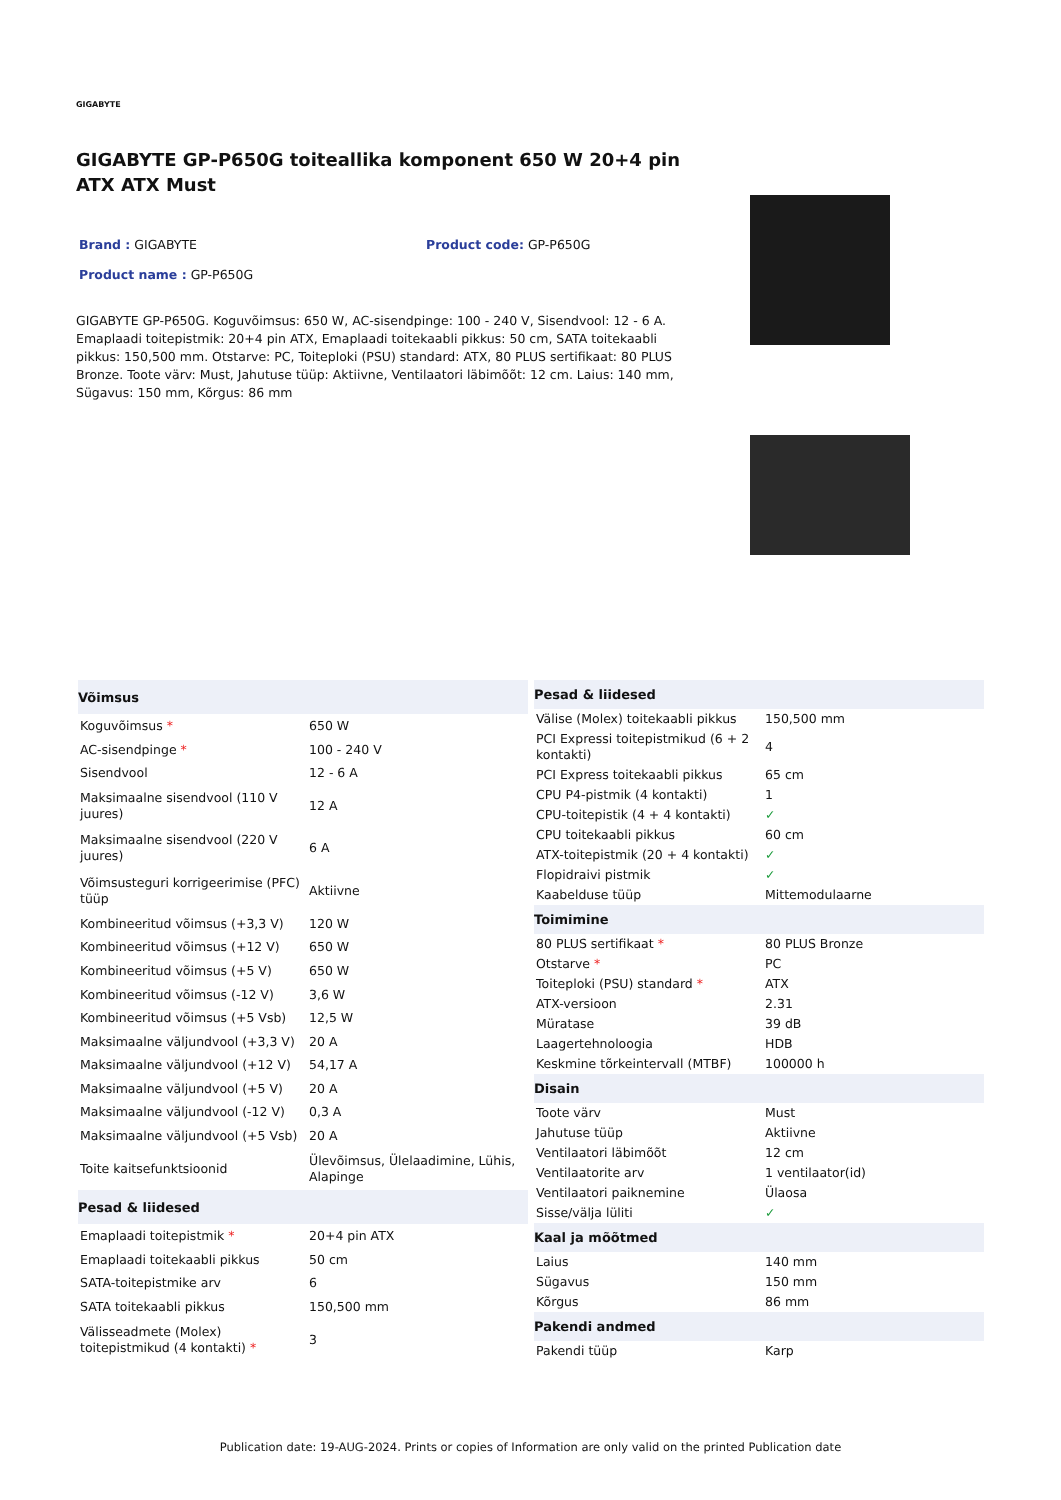GIGABYTE
GIGABYTE GP-P650G toiteallika komponent 650 W 20+4 pin ATX ATX Must
Brand : GIGABYTE Product code: GP-P650G
Product name : GP-P650G
GIGABYTE GP-P650G. Koguvõimsus: 650 W, AC-sisendpinge: 100 - 240 V, Sisendvool: 12 - 6 A. Emaplaadi toitepistmik: 20+4 pin ATX, Emaplaadi toitekaabli pikkus: 50 cm, SATA toitekaabli pikkus: 150,500 mm. Otstarve: PC, Toiteploki (PSU) standard: ATX, 80 PLUS sertifikaat: 80 PLUS Bronze. Toote värv: Must, Jahutuse tüüp: Aktiivne, Ventilaatori läbimõõt: 12 cm. Laius: 140 mm, Sügavus: 150 mm, Kõrgus: 86 mm
| Võimsus | |
| --- | --- |
| Koguvõimsus * | 650 W |
| AC-sisendpinge * | 100 - 240 V |
| Sisendvool | 12 - 6 A |
| Maksimaalne sisendvool (110 V juures) | 12 A |
| Maksimaalne sisendvool (220 V juures) | 6 A |
| Võimsusteguri korrigeerimise (PFC) tüüp | Aktiivne |
| Kombineeritud võimsus (+3,3 V) | 120 W |
| Kombineeritud võimsus (+12 V) | 650 W |
| Kombineeritud võimsus (+5 V) | 650 W |
| Kombineeritud võimsus (-12 V) | 3,6 W |
| Kombineeritud võimsus (+5 Vsb) | 12,5 W |
| Maksimaalne väljundvool (+3,3 V) | 20 A |
| Maksimaalne väljundvool (+12 V) | 54,17 A |
| Maksimaalne väljundvool (+5 V) | 20 A |
| Maksimaalne väljundvool (-12 V) | 0,3 A |
| Maksimaalne väljundvool (+5 Vsb) | 20 A |
| Toite kaitsefunktsioonid | Ülevõimsus, Ülelaadimine, Lühis, Alapinge |
| Pesad & liidesed | |
| Emaplaadi toitepistmik * | 20+4 pin ATX |
| Emaplaadi toitekaabli pikkus | 50 cm |
| SATA-toitepistmike arv | 6 |
| SATA toitekaabli pikkus | 150,500 mm |
| Välisseadmete (Molex) toitepistmikud (4 kontakti) * | 3 |
| Pesad & liidesed | |
| --- | --- |
| Välise (Molex) toitekaabli pikkus | 150,500 mm |
| PCI Expressi toitepistmikud (6 + 2 kontakti) | 4 |
| PCI Express toitekaabli pikkus | 65 cm |
| CPU P4-pistmik (4 kontakti) | 1 |
| CPU-toitepistik (4 + 4 kontakti) | ✓ |
| CPU toitekaabli pikkus | 60 cm |
| ATX-toitepistmik (20 + 4 kontakti) | ✓ |
| Flopidraivi pistmik | ✓ |
| Kaabelduse tüüp | Mittemodulaarne |
| Toimimine | |
| 80 PLUS sertifikaat * | 80 PLUS Bronze |
| Otstarve * | PC |
| Toiteploki (PSU) standard * | ATX |
| ATX-versioon | 2.31 |
| Müratase | 39 dB |
| Laagertehnoloogia | HDB |
| Keskmine tõrkeintervall (MTBF) | 100000 h |
| Disain | |
| Toote värv | Must |
| Jahutuse tüüp | Aktiivne |
| Ventilaatori läbimõõt | 12 cm |
| Ventilaatorite arv | 1 ventilaator(id) |
| Ventilaatori paiknemine | Ülaosa |
| Sisse/välja lüliti | ✓ |
| Kaal ja mõõtmed | |
| Laius | 140 mm |
| Sügavus | 150 mm |
| Kõrgus | 86 mm |
| Pakendi andmed | |
| Pakendi tüüp | Karp |
Publication date: 19-AUG-2024. Prints or copies of Information are only valid on the printed Publication date